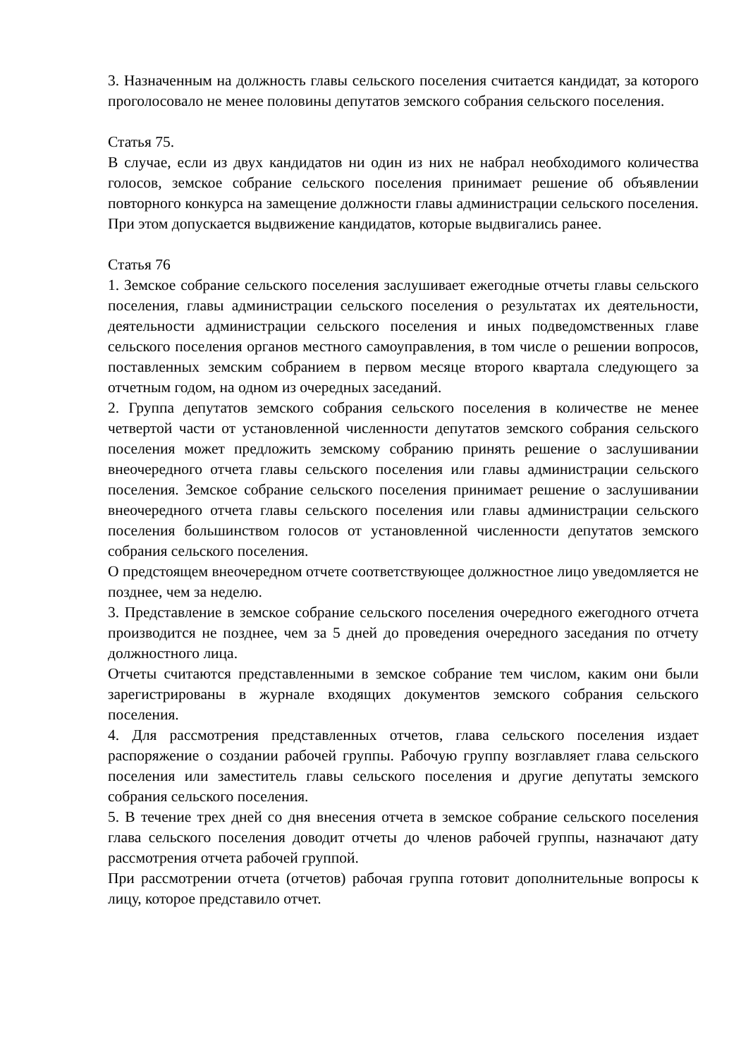3. Назначенным на должность главы сельского поселения считается кандидат, за которого проголосовало не менее половины депутатов земского собрания сельского поселения.
Статья 75.
В случае, если из двух кандидатов ни один из них не набрал необходимого количества голосов, земское собрание сельского поселения принимает решение об объявлении повторного конкурса на замещение должности главы администрации сельского поселения. При этом допускается выдвижение кандидатов, которые выдвигались ранее.
Статья 76
1. Земское собрание сельского поселения заслушивает ежегодные отчеты главы сельского поселения, главы администрации сельского поселения о результатах их деятельности, деятельности администрации сельского поселения и иных подведомственных главе сельского поселения органов местного самоуправления, в том числе о решении вопросов, поставленных земским собранием в первом месяце второго квартала следующего за отчетным годом, на одном из очередных заседаний.
2. Группа депутатов земского собрания сельского поселения в количестве не менее четвертой части от установленной численности депутатов земского собрания сельского поселения может предложить земскому собранию принять решение о заслушивании внеочередного отчета главы сельского поселения или главы администрации сельского поселения. Земское собрание сельского поселения принимает решение о заслушивании внеочередного отчета главы сельского поселения или главы администрации сельского поселения большинством голосов от установленной численности депутатов земского собрания сельского поселения.
О предстоящем внеочередном отчете соответствующее должностное лицо уведомляется не позднее, чем за неделю.
3. Представление в земское собрание сельского поселения очередного ежегодного отчета производится не позднее, чем за 5 дней до проведения очередного заседания по отчету должностного лица.
Отчеты считаются представленными в земское собрание тем числом, каким они были зарегистрированы в журнале входящих документов земского собрания сельского поселения.
4. Для рассмотрения представленных отчетов, глава сельского поселения издает распоряжение о создании рабочей группы. Рабочую группу возглавляет глава сельского поселения или заместитель главы сельского поселения и другие депутаты земского собрания сельского поселения.
5. В течение трех дней со дня внесения отчета в земское собрание сельского поселения глава сельского поселения доводит отчеты до членов рабочей группы, назначают дату рассмотрения отчета рабочей группой.
При рассмотрении отчета (отчетов) рабочая группа готовит дополнительные вопросы к лицу, которое представило отчет.